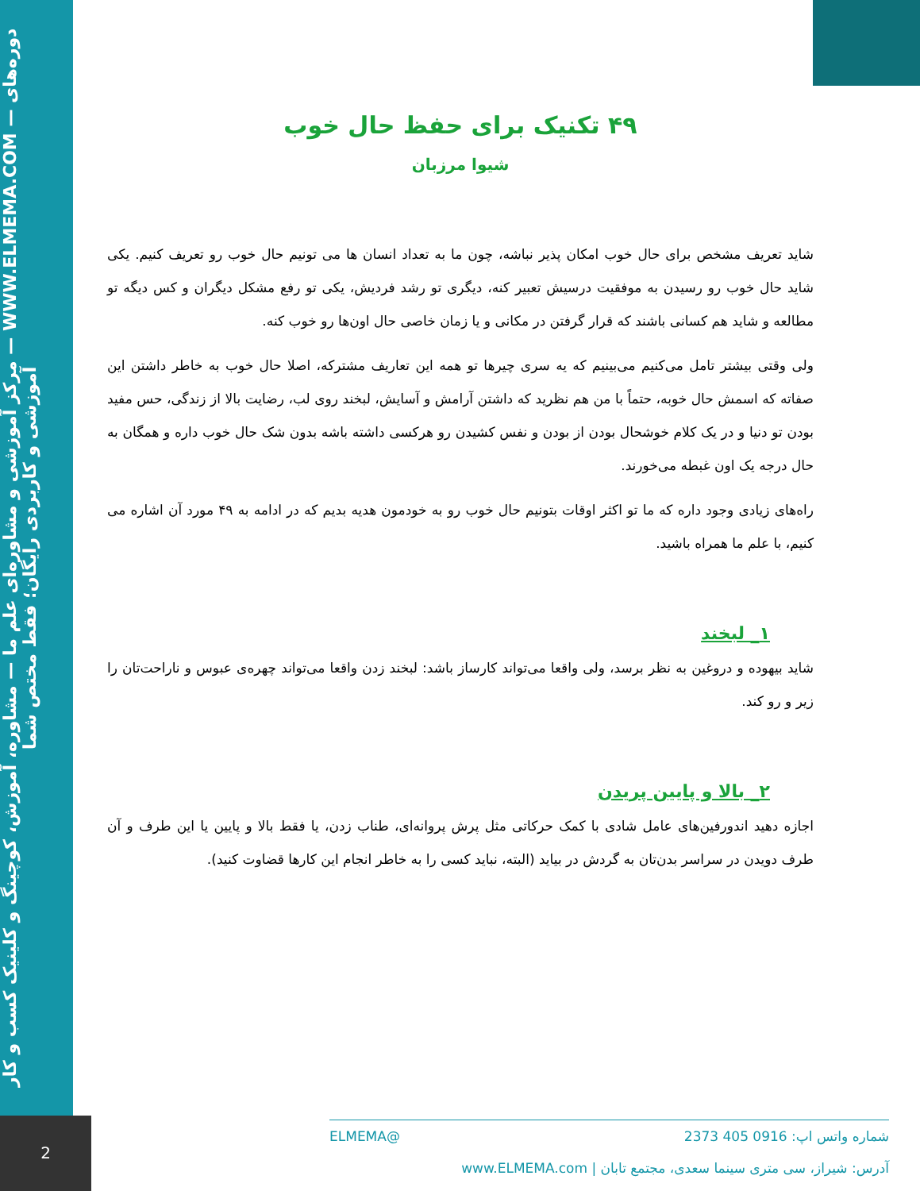مرکز آموزشی و مشاوره‌ای علم ما — مشاوره، آموزش، کوچینگ و کلینیک کسب و کار — WWW.ELMEMA.COM — دوره‌های آموزشی و کاربردی رایگان؛ فقط مختص شما
۴۹ تکنیک برای حفظ حال خوب
شیوا مرزبان
شاید تعریف مشخص برای حال خوب امکان پذیر نباشه، چون ما به تعداد انسان ها می تونیم حال خوب رو تعریف کنیم. یکی شاید حال خوب رو رسیدن به موفقیت درسیش تعبیر کنه، دیگری تو رشد فردیش، یکی تو رفع مشکل دیگران و کس دیگه تو مطالعه و شاید هم کسانی باشند که قرار گرفتن در مکانی و یا زمان خاصی حال اون‌ها رو خوب کنه.
ولی وقتی بیشتر تامل می‌کنیم می‌بینیم که یه سری چیرها تو همه این تعاریف مشترکه، اصلا حال خوب به خاطر داشتن این صفاته که اسمش حال خوبه، حتماً با من هم نظرید که داشتن آرامش و آسایش، لبخند روی لب، رضایت بالا از زندگی، حس مفید بودن تو دنیا و در یک کلام خوشحال بودن از بودن و نفس کشیدن رو هرکسی داشته باشه بدون شک حال خوب داره و همگان به حال درجه یک اون غبطه می‌خورند.
راه‌های زیادی وجود داره که ما تو اکثر اوقات بتونیم حال خوب رو به خودمون هدیه بدیم که در ادامه به ۴۹ مورد آن اشاره می کنیم، با علم ما همراه باشید.
۱_ لبخند
شاید بیهوده و دروغین به نظر برسد، ولی واقعا می‌تواند کارساز باشد: لبخند زدن واقعا می‌تواند چهره‌ی عبوس و ناراحت‌تان را زیر و رو کند.
۲_ بالا و پایین پریدن
اجازه دهید اندورفین‌های عامل شادی با کمک حرکاتی مثل پرش پروانه‌ای، طناب زدن، یا فقط بالا و پایین یا این طرف و آن طرف دویدن در سراسر بدن‌تان به گردش در بیاید (البته، نباید کسی را به خاطر انجام این کارها قضاوت کنید).
2
شماره واتس اپ: 0916 405 2373 @ELMEMA
آدرس: شیراز، سی متری سینما سعدی، مجتمع تابان | www.ELMEMA.com